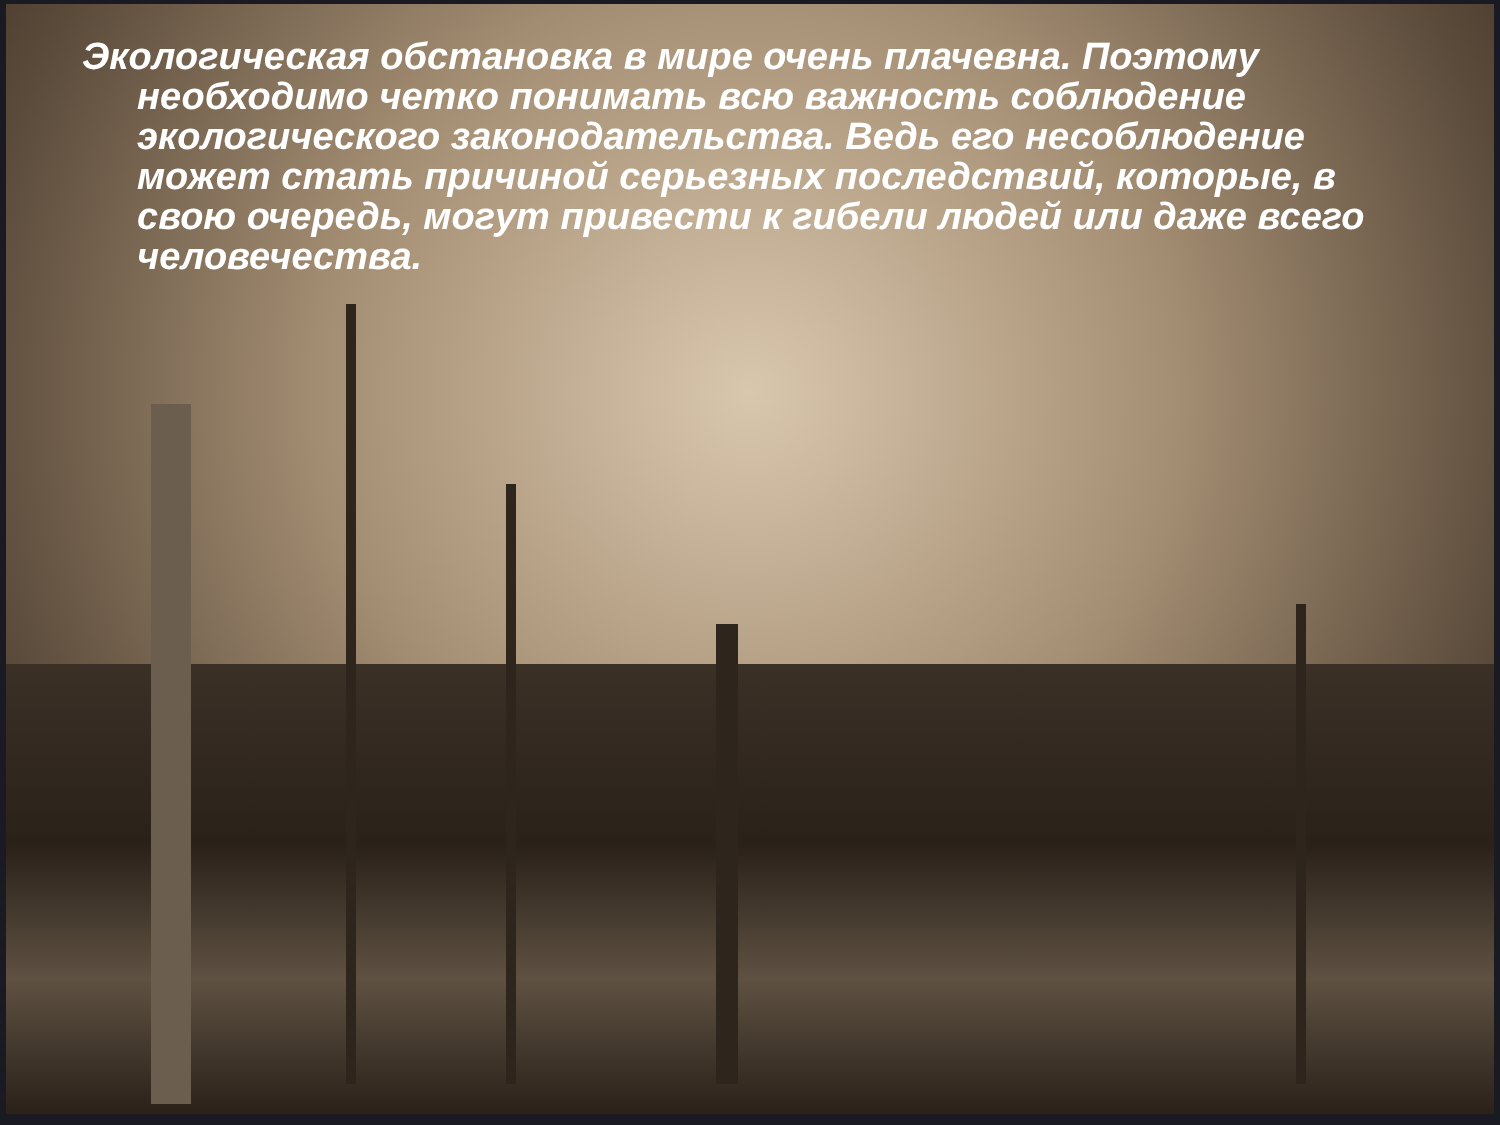Экологическая обстановка в мире очень плачевна. Поэтому
необходимо четко понимать всю важность соблюдение экологического законодательства. Ведь его несоблюдение может стать причиной серьезных последствий, которые, в свою очередь, могут привести к гибели людей или даже всего человечества.